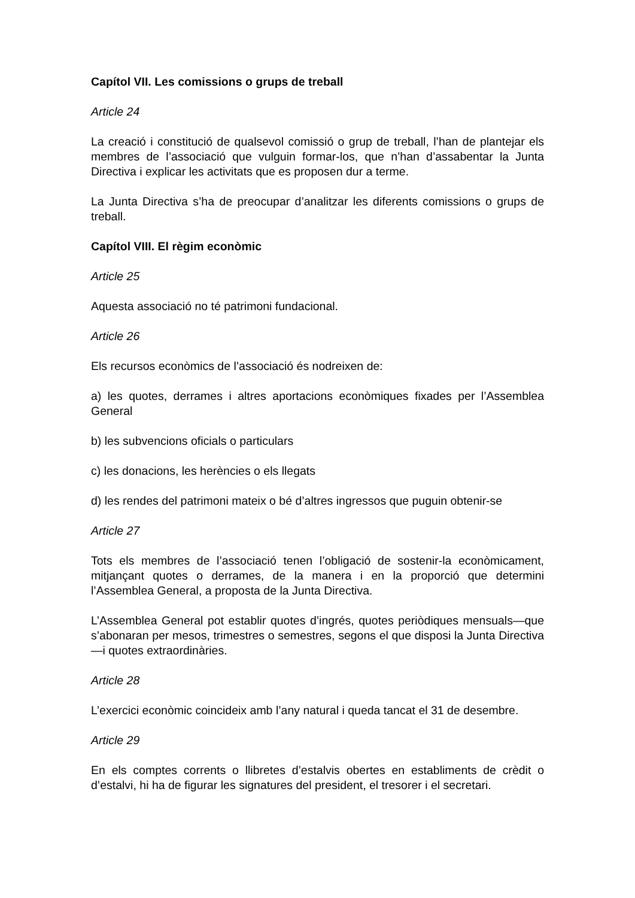Capítol VII. Les comissions o grups de treball
Article 24
La creació i constitució de qualsevol comissió o grup de treball, l’han de plantejar els membres de l’associació que vulguin formar-los, que n’han d’assabentar la Junta Directiva i explicar les activitats que es proposen dur a terme.
La Junta Directiva s’ha de preocupar d’analitzar les diferents comissions o grups de treball.
Capítol VIII. El règim econòmic
Article 25
Aquesta associació no té patrimoni fundacional.
Article 26
Els recursos econòmics de l’associació és nodreixen de:
a) les quotes, derrames i altres aportacions econòmiques fixades per l’Assemblea General
b) les subvencions oficials o particulars
c) les donacions, les herències o els llegats
d) les rendes del patrimoni mateix o bé d’altres ingressos que puguin obtenir-se
Article 27
Tots els membres de l’associació tenen l’obligació de sostenir-la econòmicament, mitjançant quotes o derrames, de la manera i en la proporció que determini l’Assemblea General, a proposta de la Junta Directiva.
L’Assemblea General pot establir quotes d’ingrés, quotes periòdiques mensuals—que s’abonaran per mesos, trimestres o semestres, segons el que disposi la Junta Directiva—i quotes extraordinàries.
Article 28
L’exercici econòmic coincideix amb l’any natural i queda tancat el 31 de desembre.
Article 29
En els comptes corrents o llibretes d’estalvis obertes en establiments de crèdit o d’estalvi, hi ha de figurar les signatures del president, el tresorer i el secretari.